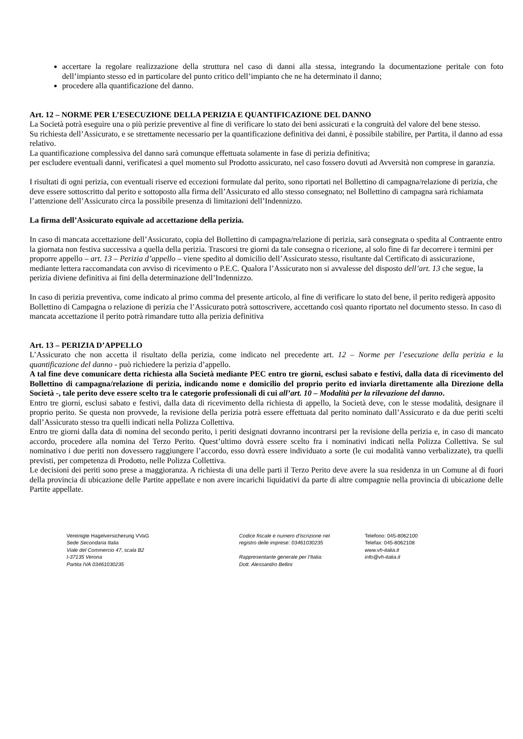accertare la regolare realizzazione della struttura nel caso di danni alla stessa, integrando la documentazione peritale con foto dell’impianto stesso ed in particolare del punto critico dell’impianto che ne ha determinato il danno;
procedere alla quantificazione del danno.
Art. 12 – NORME PER L’ESECUZIONE DELLA PERIZIA E QUANTIFICAZIONE DEL DANNO
La Società potrà eseguire una o più perizie preventive al fine di verificare lo stato dei beni assicurati e la congruità del valore del bene stesso.
Su richiesta dell’Assicurato, e se strettamente necessario per la quantificazione definitiva dei danni, è possibile stabilire, per Partita, il danno ad essa relativo.
La quantificazione complessiva del danno sarà comunque effettuata solamente in fase di perizia definitiva;
per escludere eventuali danni, verificatesi a quel momento sul Prodotto assicurato, nel caso fossero dovuti ad Avversità non comprese in garanzia.
I risultati di ogni perizia, con eventuali riserve ed eccezioni formulate dal perito, sono riportati nel Bollettino di campagna/relazione di perizia, che deve essere sottoscritto dal perito e sottoposto alla firma dell’Assicurato ed allo stesso consegnato; nel Bollettino di campagna sarà richiamata l’attenzione dell’Assicurato circa la possibile presenza di limitazioni dell’Indennizzo.
La firma dell’Assicurato equivale ad accettazione della perizia.
In caso di mancata accettazione dell’Assicurato, copia del Bollettino di campagna/relazione di perizia, sarà consegnata o spedita al Contraente entro la giornata non festiva successiva a quella della perizia. Trascorsi tre giorni da tale consegna o ricezione, al solo fine di far decorrere i termini per proporre appello – art. 13 – Perizia d’appello – viene spedito al domicilio dell’Assicurato stesso, risultante dal Certificato di assicurazione, mediante lettera raccomandata con avviso di ricevimento o P.E.C. Qualora l’Assicurato non si avvalesse del disposto dell’art. 13 che segue, la perizia diviene definitiva ai fini della determinazione dell’Indennizzo.
In caso di perizia preventiva, come indicato al primo comma del presente articolo, al fine di verificare lo stato del bene, il perito redigerà apposito Bollettino di Campagna o relazione di perizia che l’Assicurato potrà sottoscrivere, accettando così quanto riportato nel documento stesso. In caso di mancata accettazione il perito potrà rimandare tutto alla perizia definitiva
Art. 13 – PERIZIA D’APPELLO
L’Assicurato che non accetta il risultato della perizia, come indicato nel precedente art. 12 – Norme per l’esecuzione della perizia e la quantificazione del danno - può richiedere la perizia d’appello.
A tal fine deve comunicare detta richiesta alla Società mediante PEC entro tre giorni, esclusi sabato e festivi, dalla data di ricevimento del Bollettino di campagna/relazione di perizia, indicando nome e domicilio del proprio perito ed inviarla direttamente alla Direzione della Società -, tale perito deve essere scelto tra le categorie professionali di cui all’art. 10 – Modalità per la rilevazione del danno.
Entro tre giorni, esclusi sabato e festivi, dalla data di ricevimento della richiesta di appello, la Società deve, con le stesse modalità, designare il proprio perito. Se questa non provvede, la revisione della perizia potrà essere effettuata dal perito nominato dall’Assicurato e da due periti scelti dall’Assicurato stesso tra quelli indicati nella Polizza Collettiva.
Entro tre giorni dalla data di nomina del secondo perito, i periti designati dovranno incontrarsi per la revisione della perizia e, in caso di mancato accordo, procedere alla nomina del Terzo Perito. Quest’ultimo dovrà essere scelto fra i nominativi indicati nella Polizza Collettiva. Se sul nominativo i due periti non dovessero raggiungere l’accordo, esso dovrà essere individuato a sorte (le cui modalità vanno verbalizzate), tra quelli previsti, per competenza di Prodotto, nelle Polizza Collettiva.
Le decisioni dei periti sono prese a maggioranza. A richiesta di una delle parti il Terzo Perito deve avere la sua residenza in un Comune al di fuori della provincia di ubicazione delle Partite appellate e non avere incarichi liquidativi da parte di altre compagnie nella provincia di ubicazione delle Partite appellate.
Vereinigte Hagelversicherung VVaG
Sede Secondaria Italia
Viale del Commercio 47, scala B2
I-37135 Verona
Partita IVA 03461030235
Codice fiscale e numero d'iscrizione nel
registro delle imprese: 03461030235
Rappresentante generale per l’Italia:
Dott. Alessandro Bellini
Telefono: 045-8062100
Telefax: 045-8062108
www.vh-italia.it
info@vh-italia.it